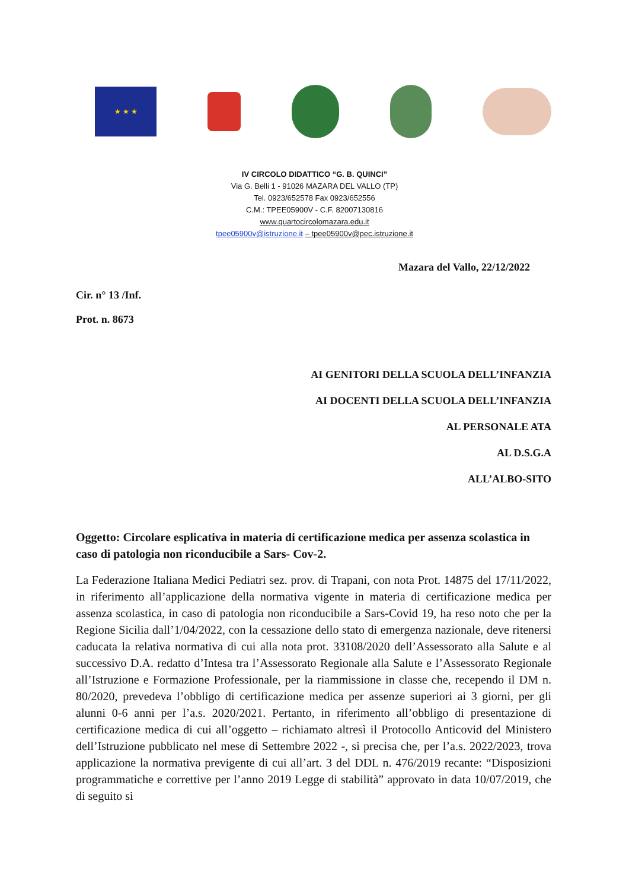★ ★ ★
IV CIRCOLO DIDATTICO “G. B. QUINCI”
Via G. Belli 1 - 91026 MAZARA DEL VALLO (TP)
Tel. 0923/652578 Fax 0923/652556
C.M.: TPEE05900V - C.F. 82007130816
www.quartocircolomazara.edu.it
tpee05900v@istruzione.it – tpee05900v@pec.istruzione.it
Mazara del Vallo, 22/12/2022
Cir. n° 13 /Inf.
Prot. n. 8673
AI GENITORI DELLA SCUOLA DELL’INFANZIA
AI DOCENTI DELLA SCUOLA DELL’INFANZIA
AL PERSONALE ATA
AL D.S.G.A
ALL’ALBO-SITO
Oggetto: Circolare esplicativa in materia di certificazione medica per assenza scolastica in caso di patologia non riconducibile a Sars- Cov-2.
La Federazione Italiana Medici Pediatri sez. prov. di Trapani, con nota Prot. 14875 del 17/11/2022, in riferimento all’applicazione della normativa vigente in materia di certificazione medica per assenza scolastica, in caso di patologia non riconducibile a Sars-Covid 19, ha reso noto che per la Regione Sicilia dall’1/04/2022, con la cessazione dello stato di emergenza nazionale, deve ritenersi caducata la relativa normativa di cui alla nota prot. 33108/2020 dell’Assessorato alla Salute e al successivo D.A. redatto d’Intesa tra l’Assessorato Regionale alla Salute e l’Assessorato Regionale all’Istruzione e Formazione Professionale, per la riammissione in classe che, recependo il DM n. 80/2020, prevedeva l’obbligo di certificazione medica per assenze superiori ai 3 giorni, per gli alunni 0-6 anni per l’a.s. 2020/2021. Pertanto, in riferimento all’obbligo di presentazione di certificazione medica di cui all’oggetto – richiamato altresì il Protocollo Anticovid del Ministero dell’Istruzione pubblicato nel mese di Settembre 2022 -, si precisa che, per l’a.s. 2022/2023, trova applicazione la normativa previgente di cui all’art. 3 del DDL n. 476/2019 recante: “Disposizioni programmatiche e correttive per l’anno 2019 Legge di stabilità” approvato in data 10/07/2019, che di seguito si